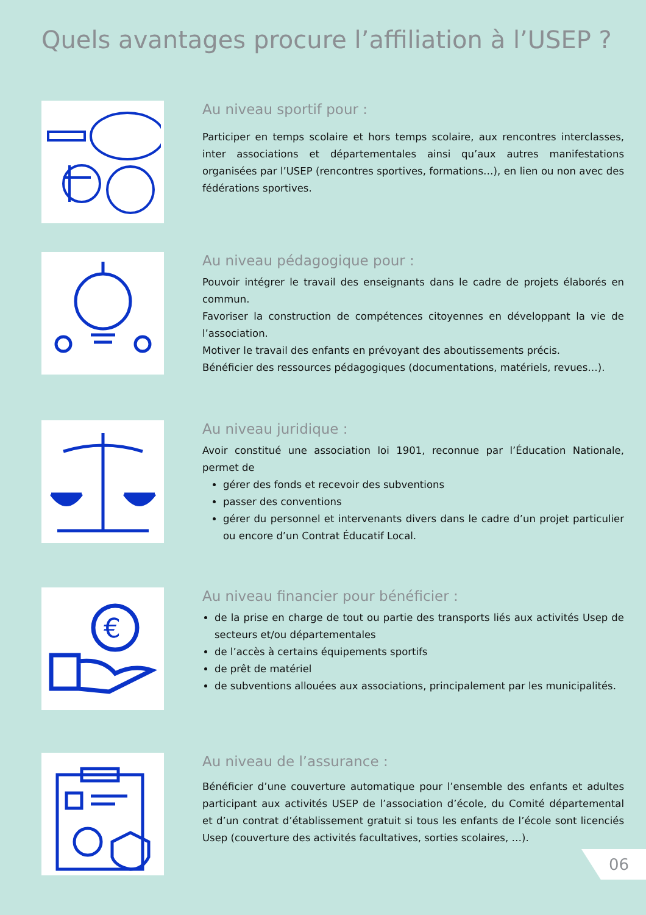Quels avantages procure l’affiliation à l’USEP ?
Au niveau sportif pour :
Participer en temps scolaire et hors temps scolaire, aux rencontres interclasses, inter associations et départementales ainsi qu’aux autres manifestations organisées par l’USEP (rencontres sportives, formations…), en lien ou non avec des fédérations sportives.
Au niveau pédagogique pour :
Pouvoir intégrer le travail des enseignants dans le cadre de projets élaborés en commun.
Favoriser la construction de compétences citoyennes en développant la vie de l’association.
Motiver le travail des enfants en prévoyant des aboutissements précis.
Bénéficier des ressources pédagogiques (documentations, matériels, revues…).
Au niveau juridique :
Avoir constitué une association loi 1901, reconnue par l’Éducation Nationale, permet de
gérer des fonds et recevoir des subventions
passer des conventions
gérer du personnel et intervenants divers dans le cadre d’un projet particulier ou encore d’un Contrat Éducatif Local.
€
Au niveau financier pour bénéficier :
de la prise en charge de tout ou partie des transports liés aux activités Usep de secteurs et/ou départementales
de l’accès à certains équipements sportifs
de prêt de matériel
de subventions allouées aux associations, principalement par les municipalités.
Au niveau de l’assurance :
Bénéficier d’une couverture automatique pour l’ensemble des enfants et adultes participant aux activités USEP de l’association d’école, du Comité départemental et d’un contrat d’établissement gratuit si tous les enfants de l’école sont licenciés Usep (couverture des activités facultatives, sorties scolaires, …).
06